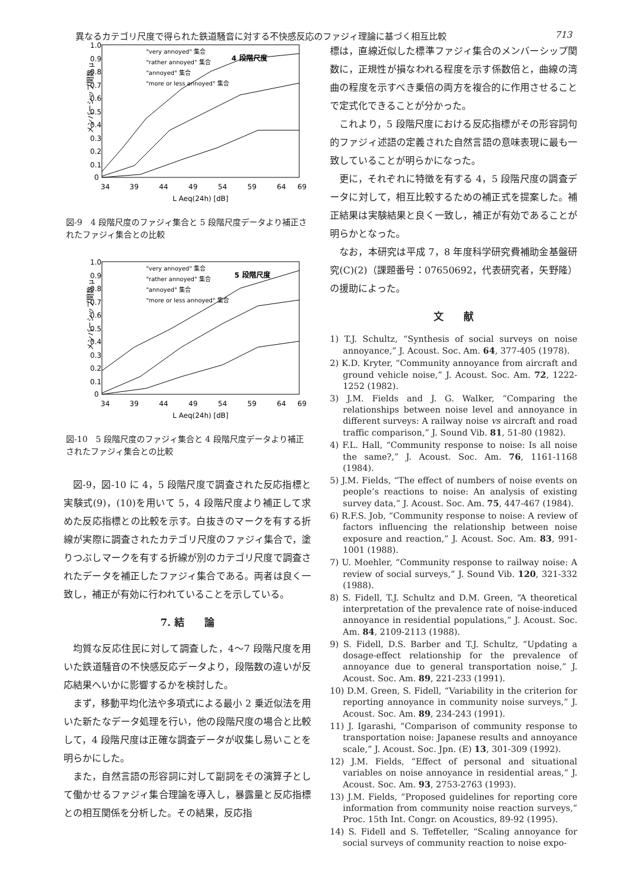異なるカテゴリ尺度で得られた鉄道騒音に対する不快感反応のファジィ理論に基づく相互比較 713
メンバーシップ関数 μ
1.0
0.9
0.8
0.7
0.6
0.5
0.4
0.3
0.2
0.1
0
34
39
44
49
54
59
64
69
L Aeq(24h) [dB]
"very annoyed" 集合
"rather annoyed" 集合
"annoyed" 集合
"more or less annoyed" 集合
4 段階尺度
図-9　4 段階尺度のファジィ集合と 5 段階尺度データより補正されたファジィ集合との比較
メンバーシップ関数 μ
1.0
0.9
0.8
0.7
0.6
0.5
0.4
0.3
0.2
0.1
0
34
39
44
49
54
59
64
69
L Aeq(24h) [dB]
"very annoyed" 集合
"rather annoyed" 集合
"annoyed" 集合
"more or less annoyed" 集合
5 段階尺度
図-10　5 段階尺度のファジィ集合と 4 段階尺度データより補正されたファジィ集合との比較
図-9，図-10 に 4，5 段階尺度で調査された反応指標と実験式(9)，(10)を用いて 5，4 段階尺度より補正して求めた反応指標との比較を示す。白抜きのマークを有する折線が実際に調査されたカテゴリ尺度のファジィ集合で，塗りつぶしマークを有する折線が別のカテゴリ尺度で調査されたデータを補正したファジィ集合である。両者は良く一致し，補正が有効に行われていることを示している。
7. 結　　論
均質な反応住民に対して調査した，4〜7 段階尺度を用いた鉄道騒音の不快感反応データより，段階数の違いが反応結果へいかに影響するかを検討した。
まず，移動平均化法や多項式による最小 2 乗近似法を用いた新たなデータ処理を行い，他の段階尺度の場合と比較して，4 段階尺度は正確な調査データが収集し易いことを明らかにした。
また，自然言語の形容詞に対して副詞をその演算子として働かせるファジィ集合理論を導入し，暴露量と反応指標との相互関係を分析した。その結果，反応指
標は，直線近似した標準ファジィ集合のメンバーシップ関数に，正規性が損なわれる程度を示す係数倍と，曲線の湾曲の程度を示すべき乗倍の両方を複合的に作用させることで定式化できることが分かった。
これより，5 段階尺度における反応指標がその形容詞句的ファジィ述語の定義された自然言語の意味表現に最も一致していることが明らかになった。
更に，それぞれに特徴を有する 4，5 段階尺度の調査データに対して，相互比較するための補正式を提案した。補正結果は実験結果と良く一致し，補正が有効であることが明らかとなった。
なお，本研究は平成 7，8 年度科学研究費補助金基盤研究(C)(2)（課題番号：07650692，代表研究者，矢野隆）の援助によった。
文　　献
1) T.J. Schultz, “Synthesis of social surveys on noise annoyance,” J. Acoust. Soc. Am. 64, 377-405 (1978).
2) K.D. Kryter, “Community annoyance from aircraft and ground vehicle noise,” J. Acoust. Soc. Am. 72, 1222-1252 (1982).
3) J.M. Fields and J. G. Walker, “Comparing the relationships between noise level and annoyance in different surveys: A railway noise vs aircraft and road traffic comparison,” J. Sound Vib. 81, 51-80 (1982).
4) F.L. Hall, “Community response to noise: Is all noise the same?,” J. Acoust. Soc. Am. 76, 1161-1168 (1984).
5) J.M. Fields, “The effect of numbers of noise events on people’s reactions to noise: An analysis of existing survey data,” J. Acoust. Soc. Am. 75, 447-467 (1984).
6) R.F.S. Job, “Community response to noise: A review of factors influencing the relationship between noise exposure and reaction,” J. Acoust. Soc. Am. 83, 991-1001 (1988).
7) U. Moehler, “Community response to railway noise: A review of social surveys,” J. Sound Vib. 120, 321-332 (1988).
8) S. Fidell, T.J. Schultz and D.M. Green, “A theoretical interpretation of the prevalence rate of noise-induced annoyance in residential populations,” J. Acoust. Soc. Am. 84, 2109-2113 (1988).
9) S. Fidell, D.S. Barber and T.J. Schultz, “Updating a dosage-effect relationship for the prevalence of annoyance due to general transportation noise,” J. Acoust. Soc. Am. 89, 221-233 (1991).
10) D.M. Green, S. Fidell, “Variability in the criterion for reporting annoyance in community noise surveys,” J. Acoust. Soc. Am. 89, 234-243 (1991).
11) J. Igarashi, “Comparison of community response to transportation noise: Japanese results and annoyance scale,” J. Acoust. Soc. Jpn. (E) 13, 301-309 (1992).
12) J.M. Fields, “Effect of personal and situational variables on noise annoyance in residential areas,” J. Acoust. Soc. Am. 93, 2753-2763 (1993).
13) J.M. Fields, “Proposed guidelines for reporting core information from community noise reaction surveys,” Proc. 15th Int. Congr. on Acoustics, 89-92 (1995).
14) S. Fidell and S. Teffeteller, “Scaling annoyance for social surveys of community reaction to noise expo-